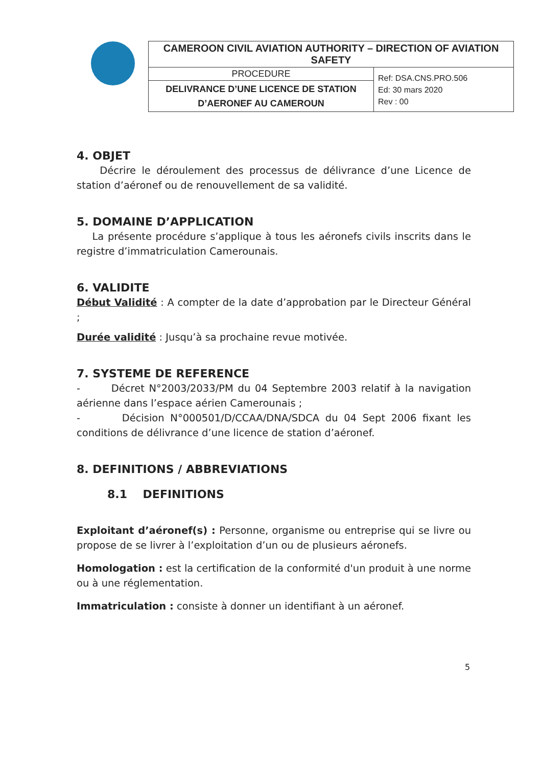| CAMEROON CIVIL AVIATION AUTHORITY – DIRECTION OF AVIATION SAFETY | |
| PROCEDURE | Ref: DSA.CNS.PRO.506 Ed: 30 mars 2020 Rev : 00 |
| DELIVRANCE D’UNE LICENCE DE STATION D’AERONEF AU CAMEROUN | |
4. OBJET
Décrire le déroulement des processus de délivrance d’une Licence de station d’aéronef ou de renouvellement de sa validité.
5. DOMAINE D’APPLICATION
La présente procédure s’applique à tous les aéronefs civils inscrits dans le registre d’immatriculation Camerounais.
6. VALIDITE
Début Validité : A compter de la date d’approbation par le Directeur Général ;
Durée validité : Jusqu’à sa prochaine revue motivée.
7. SYSTEME DE REFERENCE
- Décret N°2003/2033/PM du 04 Septembre 2003 relatif à la navigation aérienne dans l’espace aérien Camerounais ;
- Décision N°000501/D/CCAA/DNA/SDCA du 04 Sept 2006 fixant les conditions de délivrance d’une licence de station d’aéronef.
8. DEFINITIONS / ABBREVIATIONS
8.1 DEFINITIONS
Exploitant d’aéronef(s) : Personne, organisme ou entreprise qui se livre ou propose de se livrer à l’exploitation d’un ou de plusieurs aéronefs.
Homologation : est la certification de la conformité d'un produit à une norme ou à une réglementation.
Immatriculation : consiste à donner un identifiant à un aéronef.
5